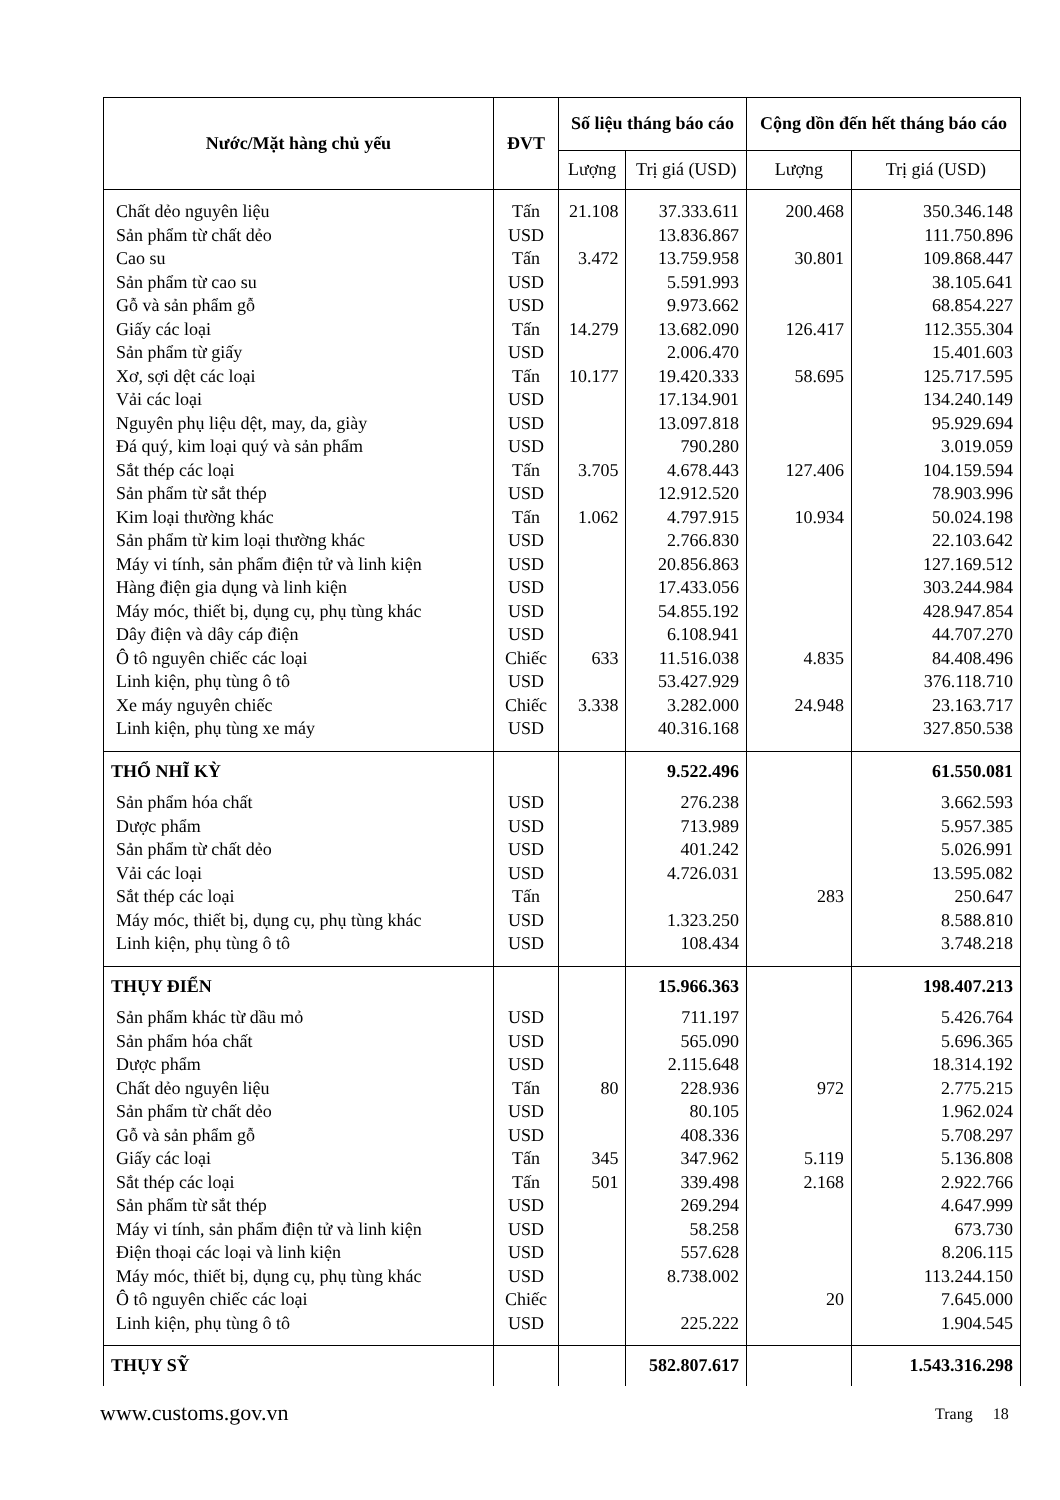| Nước/Mặt hàng chủ yếu | ĐVT | Số liệu tháng báo cáo | | Cộng dồn đến hết tháng báo cáo | |
| --- | --- | --- | --- | --- | --- |
| | | Lượng | Trị giá (USD) | Lượng | Trị giá (USD) |
| Chất dẻo nguyên liệu | Tấn | 21.108 | 37.333.611 | 200.468 | 350.346.148 |
| Sản phẩm từ chất dẻo | USD | | 13.836.867 | | 111.750.896 |
| Cao su | Tấn | 3.472 | 13.759.958 | 30.801 | 109.868.447 |
| Sản phẩm từ cao su | USD | | 5.591.993 | | 38.105.641 |
| Gỗ và sản phẩm gỗ | USD | | 9.973.662 | | 68.854.227 |
| Giấy các loại | Tấn | 14.279 | 13.682.090 | 126.417 | 112.355.304 |
| Sản phẩm từ giấy | USD | | 2.006.470 | | 15.401.603 |
| Xơ, sợi dệt các loại | Tấn | 10.177 | 19.420.333 | 58.695 | 125.717.595 |
| Vải các loại | USD | | 17.134.901 | | 134.240.149 |
| Nguyên phụ liệu dệt, may, da, giày | USD | | 13.097.818 | | 95.929.694 |
| Đá quý, kim loại quý và sản phẩm | USD | | 790.280 | | 3.019.059 |
| Sắt thép các loại | Tấn | 3.705 | 4.678.443 | 127.406 | 104.159.594 |
| Sản phẩm từ sắt thép | USD | | 12.912.520 | | 78.903.996 |
| Kim loại thường khác | Tấn | 1.062 | 4.797.915 | 10.934 | 50.024.198 |
| Sản phẩm từ kim loại thường khác | USD | | 2.766.830 | | 22.103.642 |
| Máy vi tính, sản phẩm điện tử và linh kiện | USD | | 20.856.863 | | 127.169.512 |
| Hàng điện gia dụng và linh kiện | USD | | 17.433.056 | | 303.244.984 |
| Máy móc, thiết bị, dụng cụ, phụ tùng khác | USD | | 54.855.192 | | 428.947.854 |
| Dây điện và dây cáp điện | USD | | 6.108.941 | | 44.707.270 |
| Ô tô nguyên chiếc các loại | Chiếc | 633 | 11.516.038 | 4.835 | 84.408.496 |
| Linh kiện, phụ tùng ô tô | USD | | 53.427.929 | | 376.118.710 |
| Xe máy nguyên chiếc | Chiếc | 3.338 | 3.282.000 | 24.948 | 23.163.717 |
| Linh kiện, phụ tùng xe máy | USD | | 40.316.168 | | 327.850.538 |
| THỔ NHĨ KỲ | | | 9.522.496 | | 61.550.081 |
| Sản phẩm hóa chất | USD | | 276.238 | | 3.662.593 |
| Dược phẩm | USD | | 713.989 | | 5.957.385 |
| Sản phẩm từ chất dẻo | USD | | 401.242 | | 5.026.991 |
| Vải các loại | USD | | 4.726.031 | | 13.595.082 |
| Sắt thép các loại | Tấn | | | 283 | 250.647 |
| Máy móc, thiết bị, dụng cụ, phụ tùng khác | USD | | 1.323.250 | | 8.588.810 |
| Linh kiện, phụ tùng ô tô | USD | | 108.434 | | 3.748.218 |
| THỤY ĐIỂN | | | 15.966.363 | | 198.407.213 |
| Sản phẩm khác từ dầu mỏ | USD | | 711.197 | | 5.426.764 |
| Sản phẩm hóa chất | USD | | 565.090 | | 5.696.365 |
| Dược phẩm | USD | | 2.115.648 | | 18.314.192 |
| Chất dẻo nguyên liệu | Tấn | 80 | 228.936 | 972 | 2.775.215 |
| Sản phẩm từ chất dẻo | USD | | 80.105 | | 1.962.024 |
| Gỗ và sản phẩm gỗ | USD | | 408.336 | | 5.708.297 |
| Giấy các loại | Tấn | 345 | 347.962 | 5.119 | 5.136.808 |
| Sắt thép các loại | Tấn | 501 | 339.498 | 2.168 | 2.922.766 |
| Sản phẩm từ sắt thép | USD | | 269.294 | | 4.647.999 |
| Máy vi tính, sản phẩm điện tử và linh kiện | USD | | 58.258 | | 673.730 |
| Điện thoại các loại và linh kiện | USD | | 557.628 | | 8.206.115 |
| Máy móc, thiết bị, dụng cụ, phụ tùng khác | USD | | 8.738.002 | | 113.244.150 |
| Ô tô nguyên chiếc các loại | Chiếc | | | 20 | 7.645.000 |
| Linh kiện, phụ tùng ô tô | USD | | 225.222 | | 1.904.545 |
| THỤY SỸ | | | 582.807.617 | | 1.543.316.298 |
Trang 18
www.customs.gov.vn